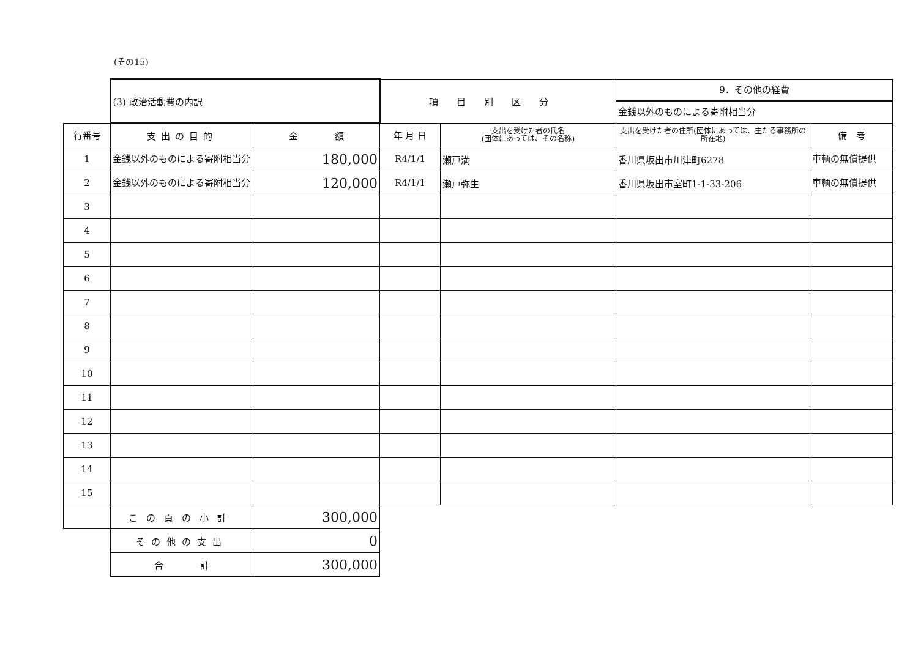(その15)
| | (3) 政治活動費の内訳 | | 項目別区分 | | 9．その他の経費 金銭以外のものによる寄附相当分 | |
| 行番号 | 支出の目的 | 金 額 | 年 月 日 | 支出を受けた者の氏名 (団体にあっては、その名称) | 支出を受けた者の住所(団体にあっては、主たる事務所の所在地) | 備 考 |
| 1 | 金銭以外のものによる寄附相当分 | 180,000 | R4/1/1 | 瀬戸満 | 香川県坂出市川津町6278 | 車輌の無償提供 |
| 2 | 金銭以外のものによる寄附相当分 | 120,000 | R4/1/1 | 瀬戸弥生 | 香川県坂出市室町1-1-33-206 | 車輌の無償提供 |
| 3 | | | | | | |
| 4 | | | | | | |
| 5 | | | | | | |
| 6 | | | | | | |
| 7 | | | | | | |
| 8 | | | | | | |
| 9 | | | | | | |
| 10 | | | | | | |
| 11 | | | | | | |
| 12 | | | | | | |
| 13 | | | | | | |
| 14 | | | | | | |
| 15 | | | | | | |
| | この頁の小計 | 300,000 | | | | |
| | その他の支出 | 0 | | | | |
| | 合 計 | 300,000 | | | | |